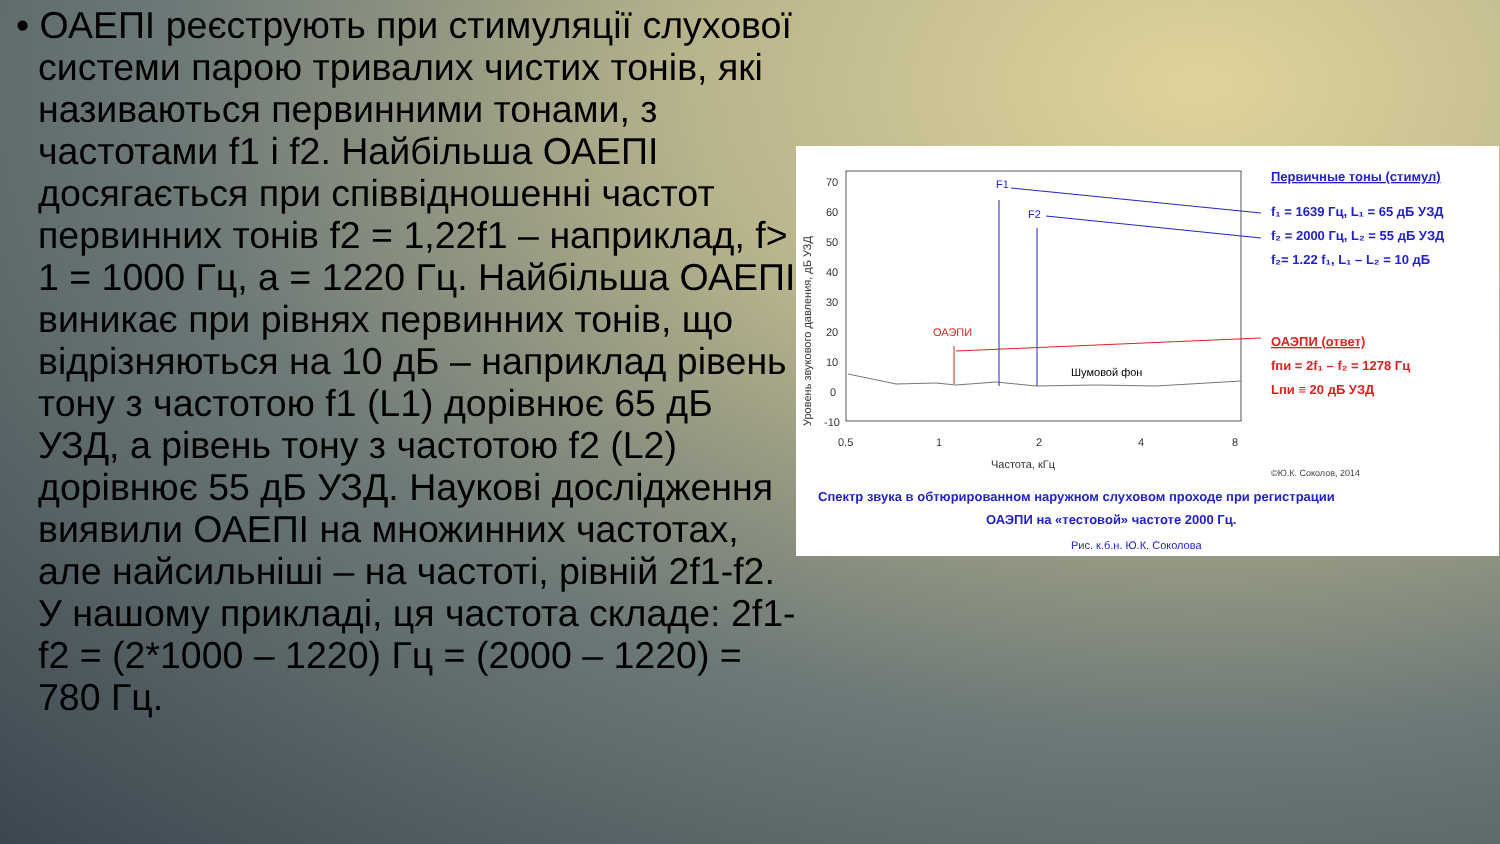• ОАЕПІ реєструють при стимуляції слухової системи парою тривалих чистих тонів, які називаються первинними тонами, з частотами f1 і f2. Найбільша ОАЕПІ досягається при співвідношенні частот первинних тонів f2 = 1,22f1 – наприклад, f> 1 = 1000 Гц, а = 1220 Гц. Найбільша ОАЕПІ виникає при рівнях первинних тонів, що відрізняються на 10 дБ – наприклад рівень тону з частотою f1 (L1) дорівнює 65 дБ УЗД, а рівень тону з частотою f2 (L2) дорівнює 55 дБ УЗД. Наукові дослідження виявили ОАЕПІ на множинних частотах, але найсильніші – на частоті, рівній 2f1-f2. У нашому прикладі, ця частота складе: 2f1-f2 = (2*1000 – 1220) Гц = (2000 – 1220) = 780 Гц.
70
60
50
40
30
20
10
0
-10
0.5
1
2
4
8
Частота, кГц
Уровень звукового давления, дБ УЗД
F1
F2
ОАЭПИ
Шумовой фон
Первичные тоны (стимул)
f₁ = 1639 Гц, L₁ = 65 дБ УЗД
f₂ = 2000 Гц, L₂ = 55 дБ УЗД
f₂= 1.22 f₁, L₁ – L₂ = 10 дБ
ОАЭПИ (ответ)
fпи = 2f₁ – f₂ = 1278 Гц
Lпи ≡ 20 дБ УЗД
Спектр звука в обтюрированном наружном слуховом проходе при регистрации
ОАЭПИ на «тестовой» частоте 2000 Гц.
©Ю.К. Соколов, 2014
Рис. к.б.н. Ю.К. Соколова